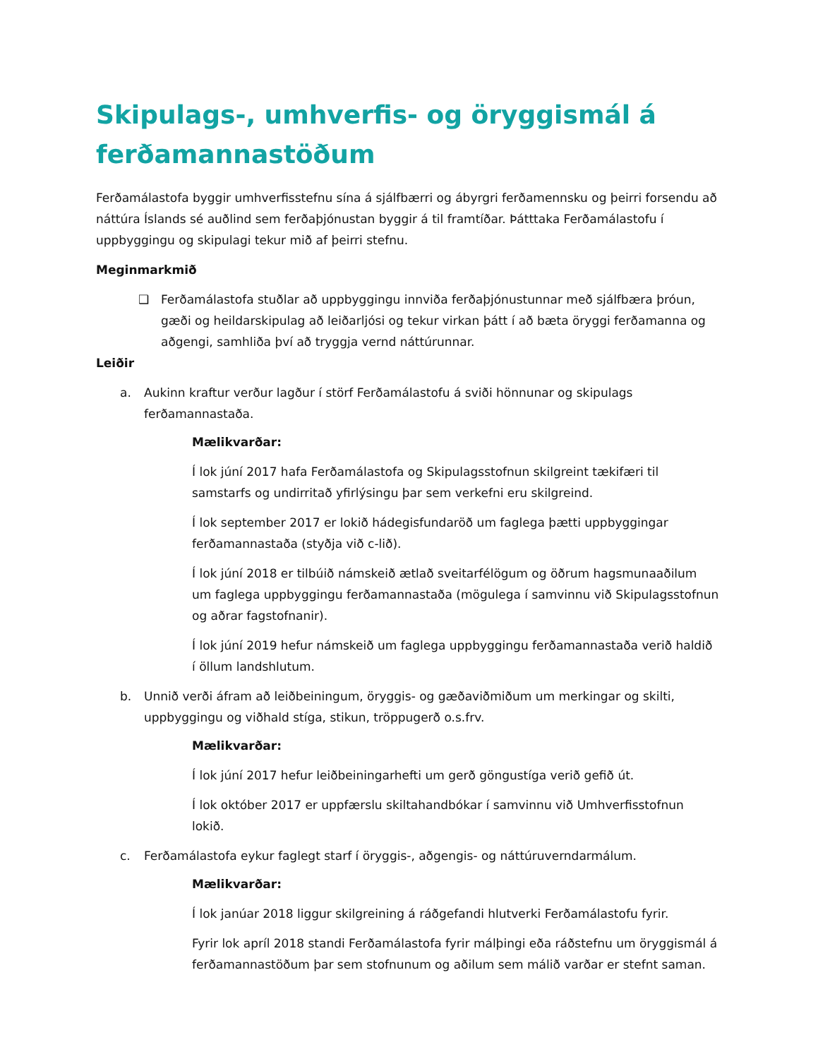Skipulags-, umhverfis- og öryggismál á ferðamannastöðum
Ferðamálastofa byggir umhverfisstefnu sína á sjálfbærri og ábyrgri ferðamennsku og þeirri forsendu að náttúra Íslands sé auðlind sem ferðaþjónustan byggir á til framtíðar. Þátttaka Ferðamálastofu í uppbyggingu og skipulagi tekur mið af þeirri stefnu.
Meginmarkmið
❑ Ferðamálastofa stuðlar að uppbyggingu innviða ferðaþjónustunnar með sjálfbæra þróun, gæði og heildarskipulag að leiðarljósi og tekur virkan þátt í að bæta öryggi ferðamanna og aðgengi, samhliða því að tryggja vernd náttúrunnar.
Leiðir
a. Aukinn kraftur verður lagður í störf Ferðamálastofu á sviði hönnunar og skipulags ferðamannastaða.
Mælikvarðar:
Í lok júní 2017 hafa Ferðamálastofa og Skipulagsstofnun skilgreint tækifæri til samstarfs og undirritað yfirlýsingu þar sem verkefni eru skilgreind.
Í lok september 2017 er lokið hádegisfundaröð um faglega þætti uppbyggingar ferðamannastaða (styðja við c-lið).
Í lok júní 2018 er tilbúið námskeið ætlað sveitarfélögum og öðrum hagsmunaaðilum um faglega uppbyggingu ferðamannastaða (mögulega í samvinnu við Skipulagsstofnun og aðrar fagstofnanir).
Í lok júní 2019 hefur námskeið um faglega uppbyggingu ferðamannastaða verið haldið í öllum landshlutum.
b. Unnið verði áfram að leiðbeiningum, öryggis- og gæðaviðmiðum um merkingar og skilti, uppbyggingu og viðhald stíga, stikun, tröppugerð o.s.frv.
Mælikvarðar:
Í lok júní 2017 hefur leiðbeiningarhefti um gerð göngustíga verið gefið út.
Í lok október 2017 er uppfærslu skiltahandbókar í samvinnu við Umhverfisstofnun lokið.
c. Ferðamálastofa eykur faglegt starf í öryggis-, aðgengis- og náttúruverndarmálum.
Mælikvarðar:
Í lok janúar 2018 liggur skilgreining á ráðgefandi hlutverki Ferðamálastofu fyrir.
Fyrir lok apríl 2018 standi Ferðamálastofa fyrir málþingi eða ráðstefnu um öryggismál á ferðamannastöðum þar sem stofnunum og aðilum sem málið varðar er stefnt saman.